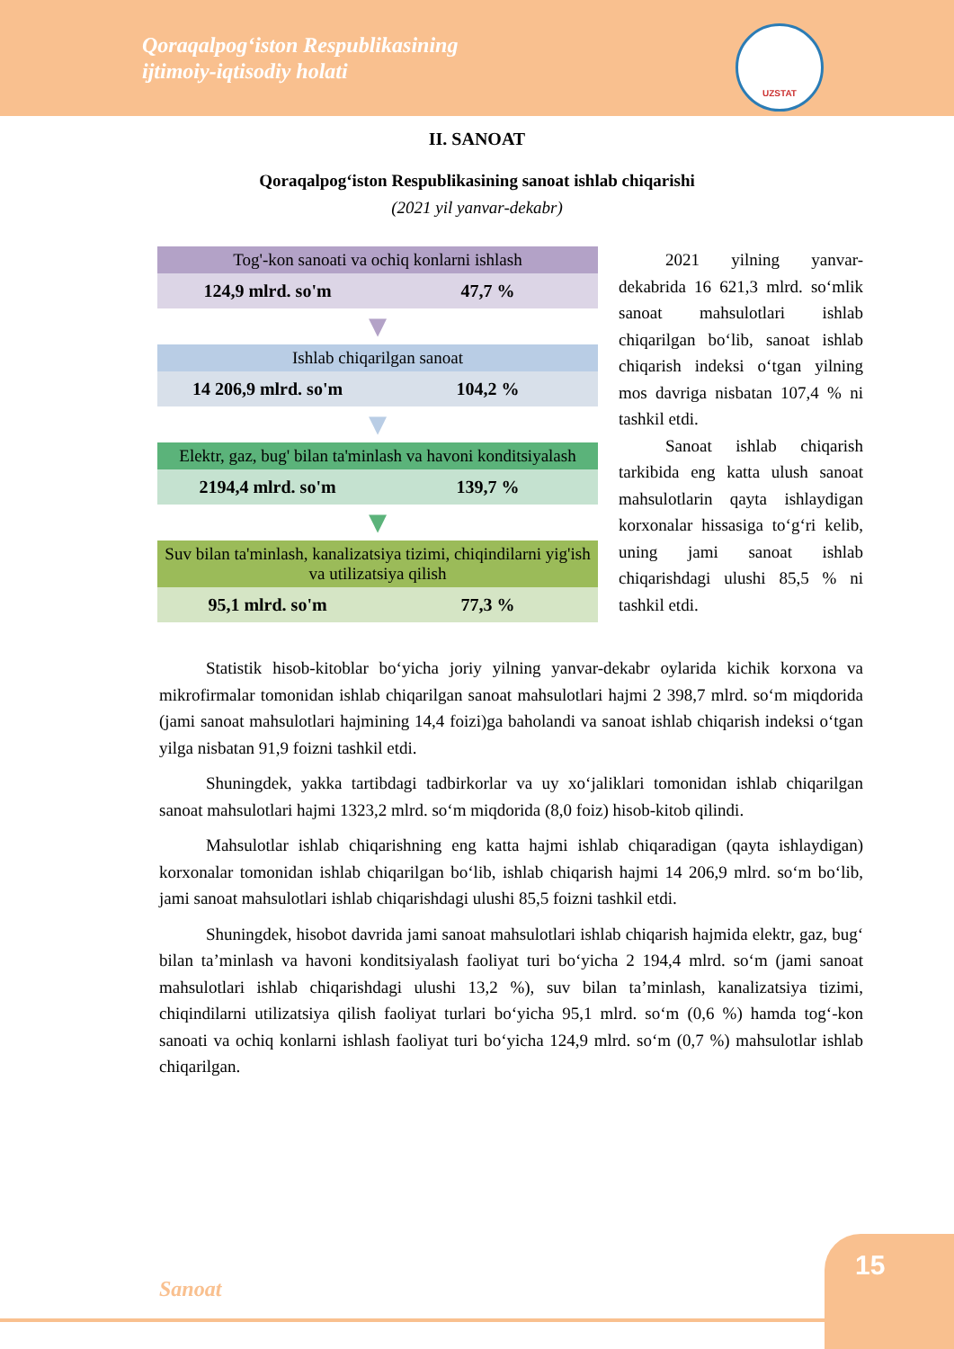Qoraqalpog‘iston Respublikasining
ijtimoiy-iqtisodiy holati
UZSTAT
II. SANOAT
Qoraqalpog‘iston Respublikasining sanoat ishlab chiqarishi
(2021 yil yanvar-dekabr)
Tog'-kon sanoati va ochiq konlarni ishlash
124,9 mlrd. so'm 47,7 %
▼
Ishlab chiqarilgan sanoat
14 206,9 mlrd. so'm 104,2 %
▼
Elektr, gaz, bug' bilan ta'minlash va havoni konditsiyalash
2194,4 mlrd. so'm 139,7 %
▼
Suv bilan ta'minlash, kanalizatsiya tizimi, chiqindilarni yig'ish va utilizatsiya qilish
95,1 mlrd. so'm 77,3 %
2021 yilning yanvar-dekabrida 16 621,3 mlrd. so‘mlik sanoat mahsulotlari ishlab chiqarilgan bo‘lib, sanoat ishlab chiqarish indeksi o‘tgan yilning mos davriga nisbatan 107,4 % ni tashkil etdi.
Sanoat ishlab chiqarish tarkibida eng katta ulush sanoat mahsulotlarin qayta ishlaydigan korxonalar hissasiga to‘g‘ri kelib, uning jami sanoat ishlab chiqarishdagi ulushi 85,5 % ni tashkil etdi.
Statistik hisob-kitoblar bo‘yicha joriy yilning yanvar-dekabr oylarida kichik korxona va mikrofirmalar tomonidan ishlab chiqarilgan sanoat mahsulotlari hajmi 2 398,7 mlrd. so‘m miqdorida (jami sanoat mahsulotlari hajmining 14,4 foizi)ga baholandi va sanoat ishlab chiqarish indeksi o‘tgan yilga nisbatan 91,9 foizni tashkil etdi.
Shuningdek, yakka tartibdagi tadbirkorlar va uy xo‘jaliklari tomonidan ishlab chiqarilgan sanoat mahsulotlari hajmi 1323,2 mlrd. so‘m miqdorida (8,0 foiz) hisob-kitob qilindi.
Mahsulotlar ishlab chiqarishning eng katta hajmi ishlab chiqaradigan (qayta ishlaydigan) korxonalar tomonidan ishlab chiqarilgan bo‘lib, ishlab chiqarish hajmi 14 206,9 mlrd. so‘m bo‘lib, jami sanoat mahsulotlari ishlab chiqarishdagi ulushi 85,5 foizni tashkil etdi.
Shuningdek, hisobot davrida jami sanoat mahsulotlari ishlab chiqarish hajmida elektr, gaz, bug‘ bilan ta’minlash va havoni konditsiyalash faoliyat turi bo‘yicha 2 194,4 mlrd. so‘m (jami sanoat mahsulotlari ishlab chiqarishdagi ulushi 13,2 %), suv bilan ta’minlash, kanalizatsiya tizimi, chiqindilarni utilizatsiya qilish faoliyat turlari bo‘yicha 95,1 mlrd. so‘m (0,6 %) hamda tog‘-kon sanoati va ochiq konlarni ishlash faoliyat turi bo‘yicha 124,9 mlrd. so‘m (0,7 %) mahsulotlar ishlab chiqarilgan.
Sanoat
15